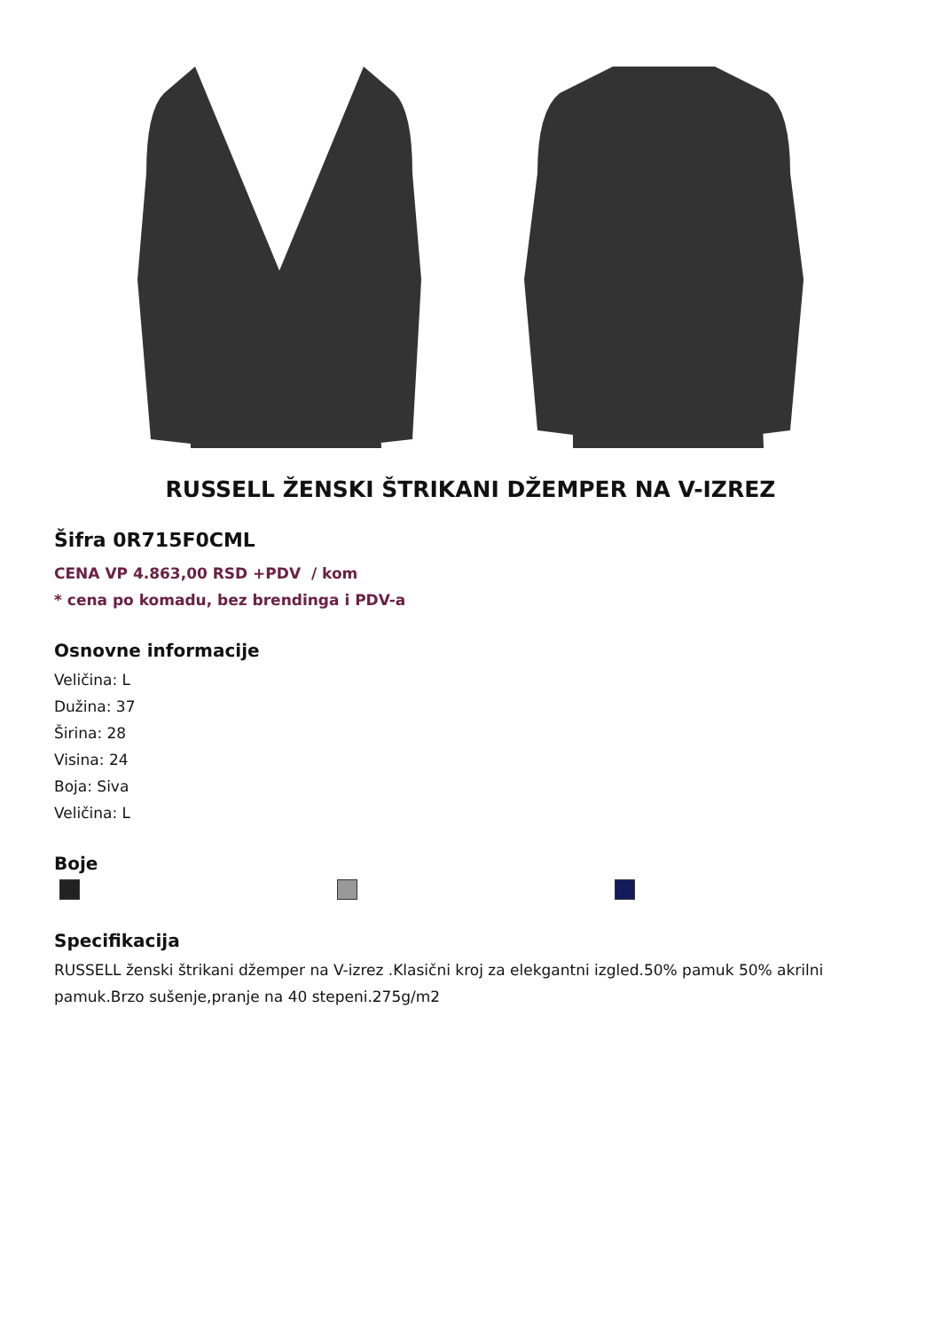RUSSELL ŽENSKI ŠTRIKANI DŽEMPER NA V-IZREZ
Šifra 0R715F0CML
CENA VP 4.863,00 RSD +PDV / kom
* cena po komadu, bez brendinga i PDV-a
Osnovne informacije
Veličina: L
Dužina: 37
Širina: 28
Visina: 24
Boja: Siva
Veličina: L
Boje
Specifikacija
RUSSELL ženski štrikani džemper na V-izrez .Klasični kroj za elekgantni izgled.50% pamuk 50% akrilni pamuk.Brzo sušenje,pranje na 40 stepeni.275g/m2